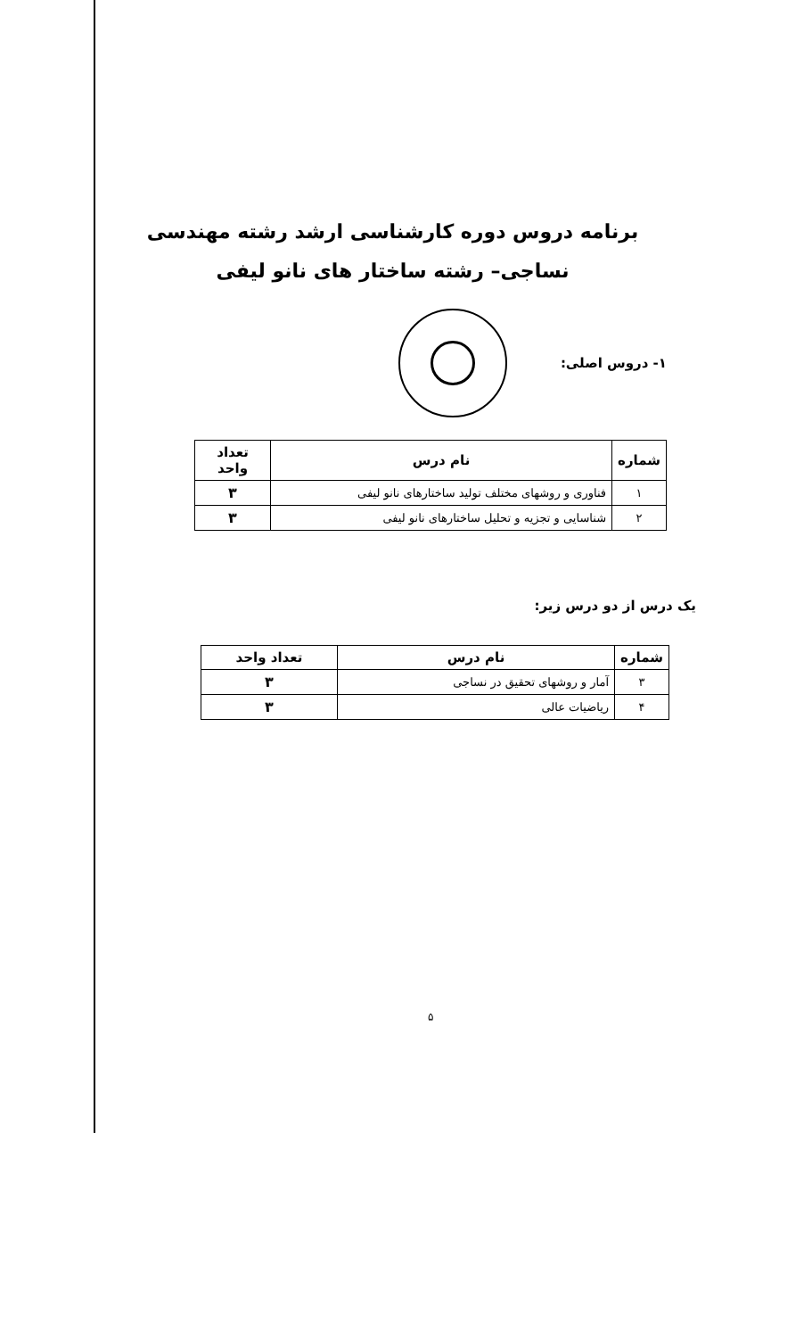برنامه دروس دوره کارشناسی ارشد رشته مهندسی نساجی– رشته ساختار های نانو لیفی
۱- دروس اصلی:
| شماره | نام درس | تعداد واحد |
| --- | --- | --- |
| ۱ | فناوری و روشهای مختلف تولید ساختارهای نانو لیفی | ۳ |
| ۲ | شناسایی و تجزیه و تحلیل ساختارهای نانو لیفی | ۳ |
یک درس از دو درس زیر:
| شماره | نام درس | تعداد واحد |
| --- | --- | --- |
| ۳ | آمار و روشهای تحقیق در نساجی | ۳ |
| ۴ | ریاضیات عالی | ۳ |
۵